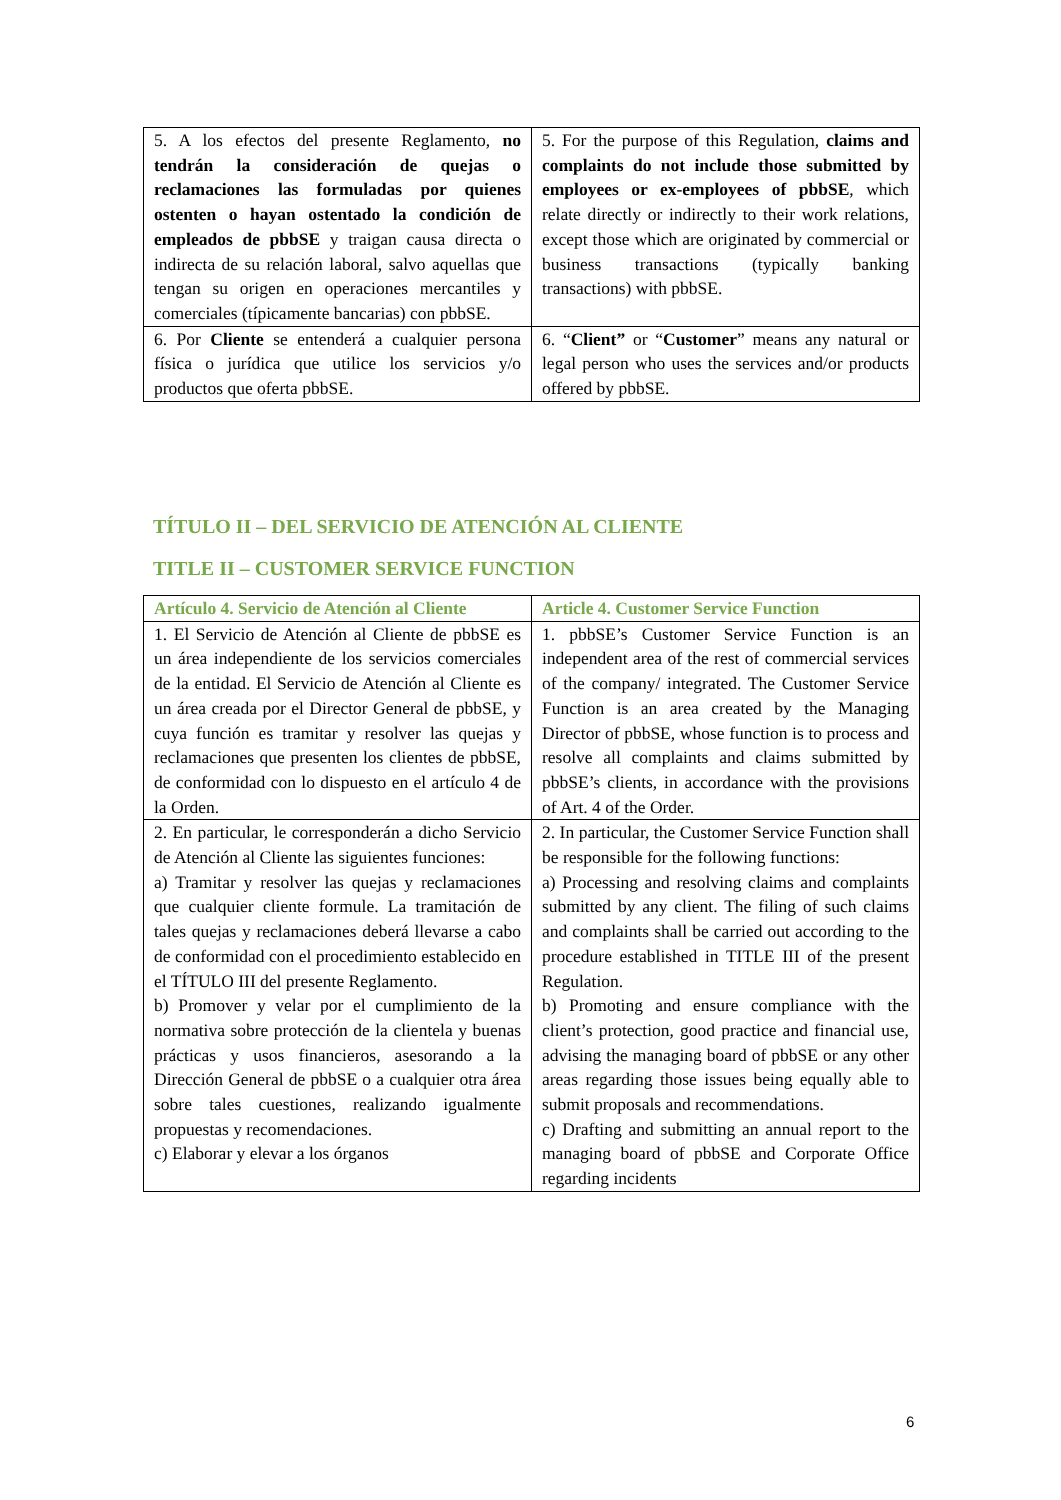| 5. A los efectos del presente Reglamento, no tendrán la consideración de quejas o reclamaciones las formuladas por quienes ostenten o hayan ostentado la condición de empleados de pbbSE y traigan causa directa o indirecta de su relación laboral, salvo aquellas que tengan su origen en operaciones mercantiles y comerciales (típicamente bancarias) con pbbSE. | 5. For the purpose of this Regulation, claims and complaints do not include those submitted by employees or ex-employees of pbbSE , which relate directly or indirectly to their work relations, except those which are originated by commercial or business transactions (typically banking transactions) with pbbSE. |
| 6. Por Cliente se entenderá a cualquier persona física o jurídica que utilice los servicios y/o productos que oferta pbbSE. | 6. “ Client” or “ Customer ” means any natural or legal person who uses the services and/or products offered by pbbSE. |
TÍTULO II – DEL SERVICIO DE ATENCIÓN AL CLIENTE
TITLE II – CUSTOMER SERVICE FUNCTION
| Artículo 4. Servicio de Atención al Cliente | Article 4. Customer Service Function |
| 1. El Servicio de Atención al Cliente de pbbSE es un área independiente de los servicios comerciales de la entidad. El Servicio de Atención al Cliente es un área creada por el Director General de pbbSE, y cuya función es tramitar y resolver las quejas y reclamaciones que presenten los clientes de pbbSE, de conformidad con lo dispuesto en el artículo 4 de la Orden. | 1. pbbSE’s Customer Service Function is an independent area of the rest of commercial services of the company/ integrated. The Customer Service Function is an area created by the Managing Director of pbbSE, whose function is to process and resolve all complaints and claims submitted by pbbSE’s clients, in accordance with the provisions of Art. 4 of the Order. |
| 2. En particular, le corresponderán a dicho Servicio de Atención al Cliente las siguientes funciones: a) Tramitar y resolver las quejas y reclamaciones que cualquier cliente formule. La tramitación de tales quejas y reclamaciones deberá llevarse a cabo de conformidad con el procedimiento establecido en el TÍTULO III del presente Reglamento. b) Promover y velar por el cumplimiento de la normativa sobre protección de la clientela y buenas prácticas y usos financieros, asesorando a la Dirección General de pbbSE o a cualquier otra área sobre tales cuestiones, realizando igualmente propuestas y recomendaciones. c) Elaborar y elevar a los órganos | 2. In particular, the Customer Service Function shall be responsible for the following functions: a) Processing and resolving claims and complaints submitted by any client. The filing of such claims and complaints shall be carried out according to the procedure established in TITLE III of the present Regulation. b) Promoting and ensure compliance with the client’s protection, good practice and financial use, advising the managing board of pbbSE or any other areas regarding those issues being equally able to submit proposals and recommendations. c) Drafting and submitting an annual report to the managing board of pbbSE and Corporate Office regarding incidents |
6